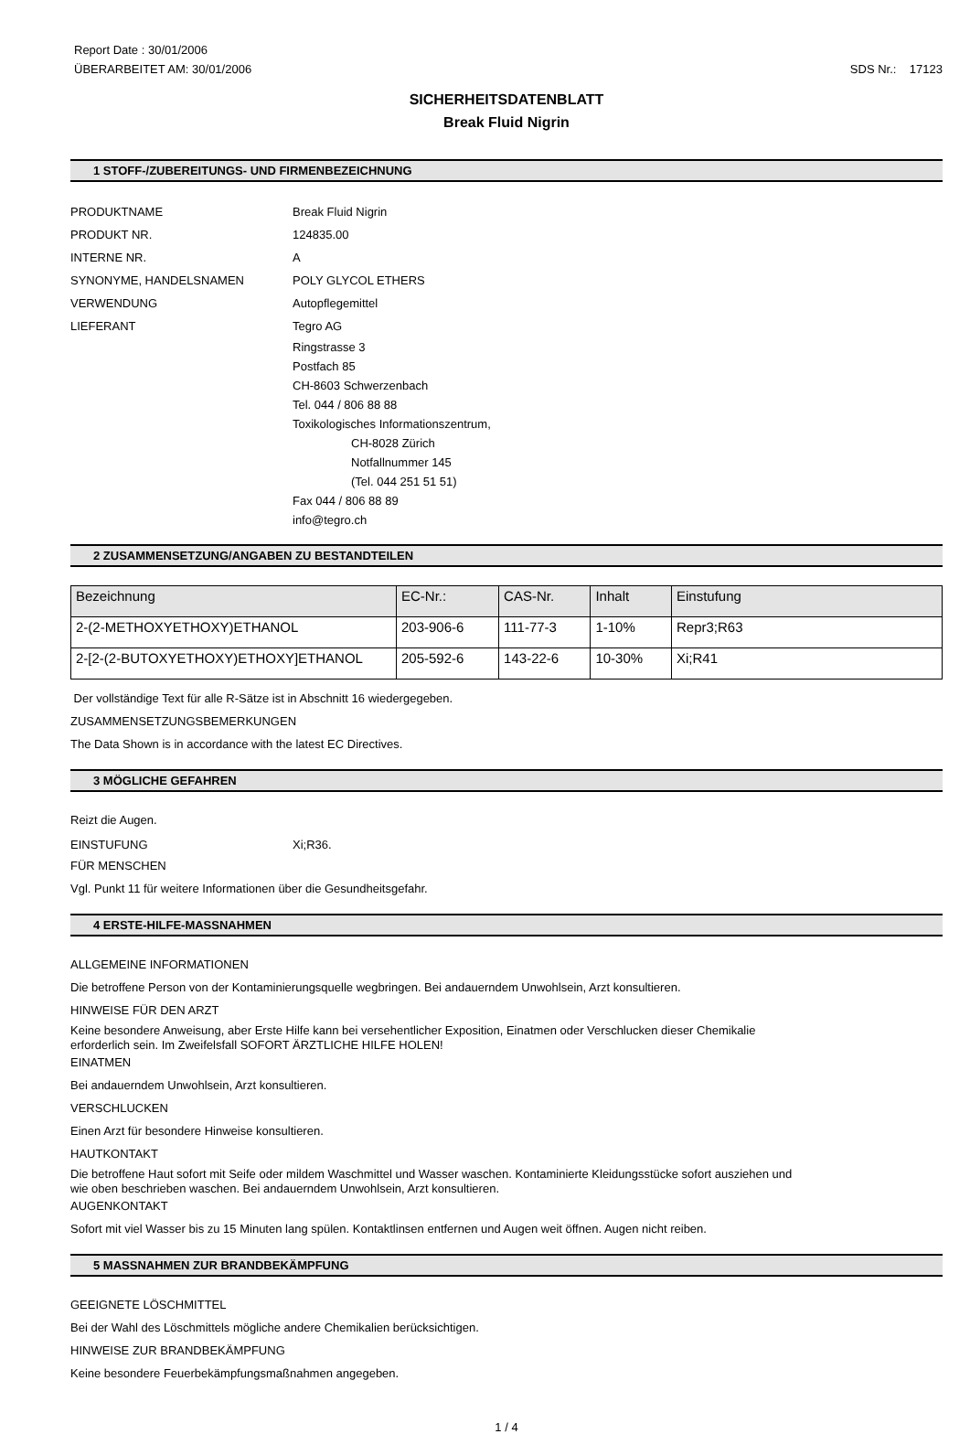Report Date : 30/01/2006
ÜBERARBEITET AM: 30/01/2006
SDS Nr.: 17123
SICHERHEITSDATENBLATT
Break Fluid Nigrin
1 STOFF-/ZUBEREITUNGS- UND FIRMENBEZEICHNUNG
PRODUKTNAME Break Fluid Nigrin
PRODUKT NR. 124835.00
INTERNE NR. A
SYNONYME, HANDELSNAMEN POLY GLYCOL ETHERS
VERWENDUNG Autopflegemittel
LIEFERANT Tegro AG
Ringstrasse 3
Postfach 85
CH-8603 Schwerzenbach
Tel. 044 / 806 88 88
Toxikologisches Informationszentrum,
CH-8028 Zürich
Notfallnummer 145
(Tel. 044 251 51 51)
Fax 044 / 806 88 89
info@tegro.ch
2 ZUSAMMENSETZUNG/ANGABEN ZU BESTANDTEILEN
| Bezeichnung | EC-Nr.: | CAS-Nr. | Inhalt | Einstufung |
| --- | --- | --- | --- | --- |
| 2-(2-METHOXYETHOXY)ETHANOL | 203-906-6 | 111-77-3 | 1-10% | Repr3;R63 |
| 2-[2-(2-BUTOXYETHOXY)ETHOXY]ETHANOL | 205-592-6 | 143-22-6 | 10-30% | Xi;R41 |
Der vollständige Text für alle R-Sätze ist in Abschnitt 16 wiedergegeben.
ZUSAMMENSETZUNGSBEMERKUNGEN
The Data Shown is in accordance with the latest EC Directives.
3 MÖGLICHE GEFAHREN
Reizt die Augen.
EINSTUFUNG Xi;R36.
FÜR MENSCHEN
Vgl. Punkt 11 für weitere Informationen über die Gesundheitsgefahr.
4 ERSTE-HILFE-MASSNAHMEN
ALLGEMEINE INFORMATIONEN
Die betroffene Person von der Kontaminierungsquelle wegbringen. Bei andauerndem Unwohlsein, Arzt konsultieren.
HINWEISE FÜR DEN ARZT
Keine besondere Anweisung, aber Erste Hilfe kann bei versehentlicher Exposition, Einatmen oder Verschlucken dieser Chemikalie
erforderlich sein. Im Zweifelsfall SOFORT ÄRZTLICHE HILFE HOLEN!
EINATMEN
Bei andauerndem Unwohlsein, Arzt konsultieren.
VERSCHLUCKEN
Einen Arzt für besondere Hinweise konsultieren.
HAUTKONTAKT
Die betroffene Haut sofort mit Seife oder mildem Waschmittel und Wasser waschen. Kontaminierte Kleidungsstücke sofort ausziehen und
wie oben beschrieben waschen. Bei andauerndem Unwohlsein, Arzt konsultieren.
AUGENKONTAKT
Sofort mit viel Wasser bis zu 15 Minuten lang spülen. Kontaktlinsen entfernen und Augen weit öffnen. Augen nicht reiben.
5 MASSNAHMEN ZUR BRANDBEKÄMPFUNG
GEEIGNETE LÖSCHMITTEL
Bei der Wahl des Löschmittels mögliche andere Chemikalien berücksichtigen.
HINWEISE ZUR BRANDBEKÄMPFUNG
Keine besondere Feuerbekämpfungsmaßnahmen angegeben.
1 / 4